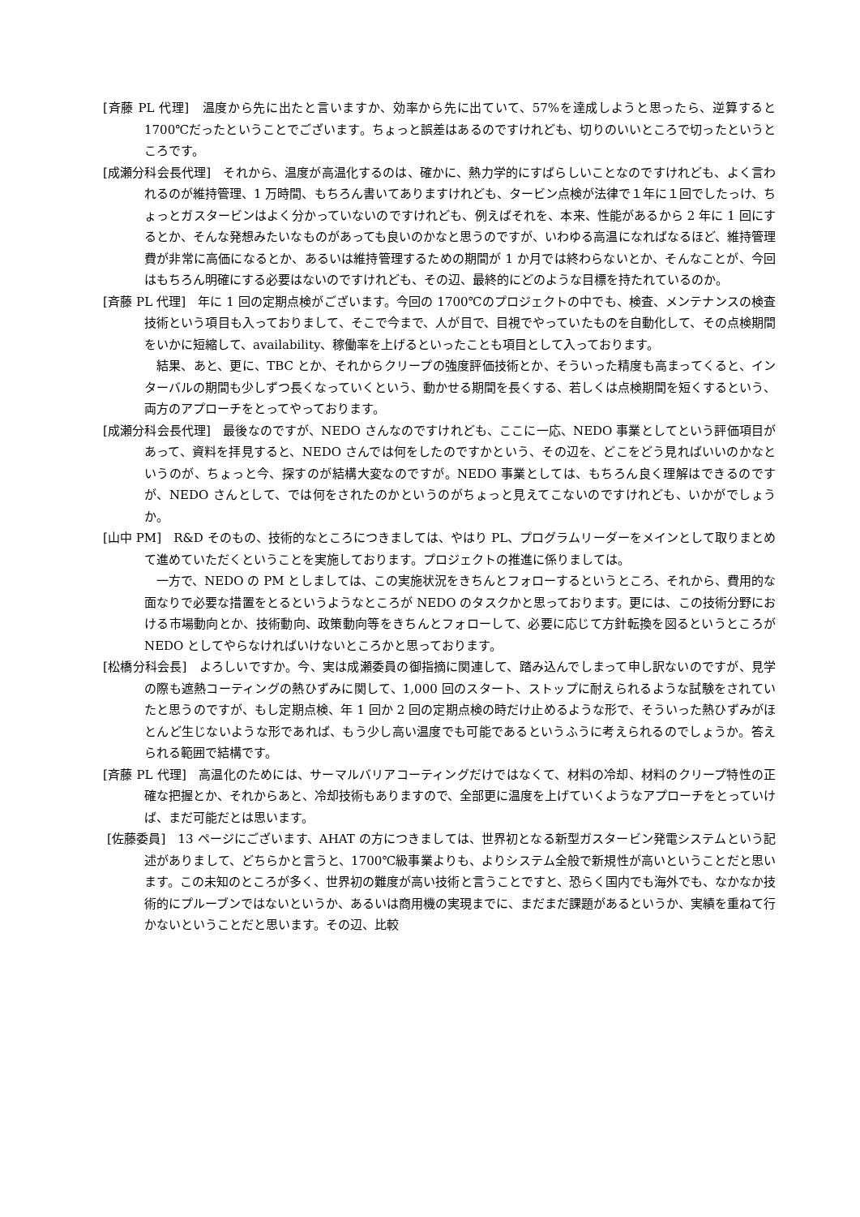[斉藤 PL 代理]　温度から先に出たと言いますか、効率から先に出ていて、57%を達成しようと思ったら、逆算すると 1700℃だったということでございます。ちょっと誤差はあるのですけれども、切りのいいところで切ったというところです。
[成瀬分科会長代理]　それから、温度が高温化するのは、確かに、熱力学的にすばらしいことなのですけれども、よく言われるのが維持管理、1 万時間、もちろん書いてありますけれども、タービン点検が法律で１年に１回でしたっけ、ちょっとガスタービンはよく分かっていないのですけれども、例えばそれを、本来、性能があるから 2 年に 1 回にするとか、そんな発想みたいなものがあっても良いのかなと思うのですが、いわゆる高温になればなるほど、維持管理費が非常に高価になるとか、あるいは維持管理するための期間が 1 か月では終わらないとか、そんなことが、今回はもちろん明確にする必要はないのですけれども、その辺、最終的にどのような目標を持たれているのか。
[斉藤 PL 代理]　年に 1 回の定期点検がございます。今回の 1700℃のプロジェクトの中でも、検査、メンテナンスの検査技術という項目も入っておりまして、そこで今まで、人が目で、目視でやっていたものを自動化して、その点検期間をいかに短縮して、availability、稼働率を上げるといったことも項目として入っております。
結果、あと、更に、TBC とか、それからクリープの強度評価技術とか、そういった精度も高まってくると、インターバルの期間も少しずつ長くなっていくという、動かせる期間を長くする、若しくは点検期間を短くするという、両方のアプローチをとってやっております。
[成瀬分科会長代理]　最後なのですが、NEDO さんなのですけれども、ここに一応、NEDO 事業としてという評価項目があって、資料を拝見すると、NEDO さんでは何をしたのですかという、その辺を、どこをどう見ればいいのかなというのが、ちょっと今、探すのが結構大変なのですが。NEDO 事業としては、もちろん良く理解はできるのですが、NEDO さんとして、では何をされたのかというのがちょっと見えてこないのですけれども、いかがでしょうか。
[山中 PM]　R&D そのもの、技術的なところにつきましては、やはり PL、プログラムリーダーをメインとして取りまとめて進めていただくということを実施しております。プロジェクトの推進に係りましては。
一方で、NEDO の PM としましては、この実施状況をきちんとフォローするというところ、それから、費用的な面なりで必要な措置をとるというようなところが NEDO のタスクかと思っております。更には、この技術分野における市場動向とか、技術動向、政策動向等をきちんとフォローして、必要に応じて方針転換を図るというところが NEDO としてやらなければいけないところかと思っております。
[松橋分科会長]　よろしいですか。今、実は成瀬委員の御指摘に関連して、踏み込んでしまって申し訳ないのですが、見学の際も遮熱コーティングの熱ひずみに関して、1,000 回のスタート、ストップに耐えられるような試験をされていたと思うのですが、もし定期点検、年 1 回か 2 回の定期点検の時だけ止めるような形で、そういった熱ひずみがほとんど生じないような形であれば、もう少し高い温度でも可能であるというふうに考えられるのでしょうか。答えられる範囲で結構です。
[斉藤 PL 代理]　高温化のためには、サーマルバリアコーティングだけではなくて、材料の冷却、材料のクリープ特性の正確な把握とか、それからあと、冷却技術もありますので、全部更に温度を上げていくようなアプローチをとっていけば、まだ可能だとは思います。
[佐藤委員]　13 ページにございます、AHAT の方につきましては、世界初となる新型ガスタービン発電システムという記述がありまして、どちらかと言うと、1700℃級事業よりも、よりシステム全般で新規性が高いということだと思います。この未知のところが多く、世界初の難度が高い技術と言うことですと、恐らく国内でも海外でも、なかなか技術的にプルーブンではないというか、あるいは商用機の実現までに、まだまだ課題があるというか、実績を重ねて行かないということだと思います。その辺、比較